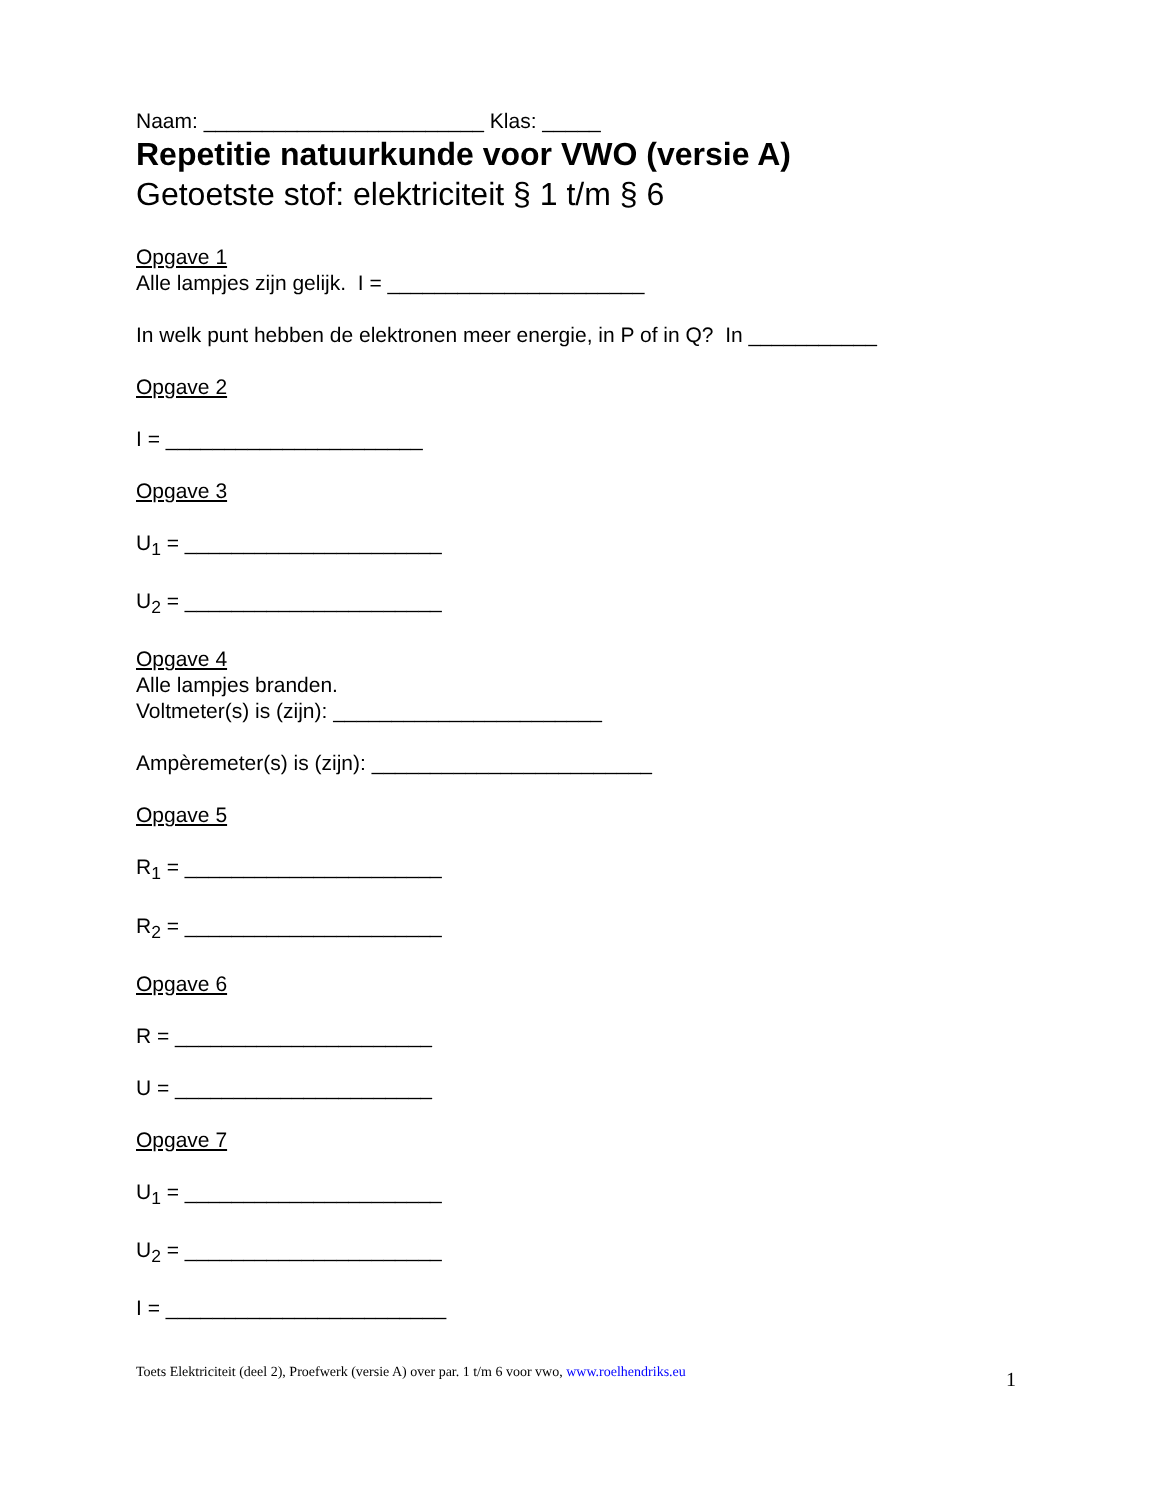Naam: ________________________ Klas: _____
Repetitie natuurkunde voor VWO (versie A)
Getoetste stof: elektriciteit § 1 t/m § 6
Opgave 1
Alle lampjes zijn gelijk. I = ______________________
In welk punt hebben de elektronen meer energie, in P of in Q? In ___________
Opgave 2
I = ______________________
Opgave 3
U<sub>1</sub> = ______________________
U<sub>2</sub> = ______________________
Opgave 4
Alle lampjes branden.
Voltmeter(s) is (zijn): _______________________
Ampèremeter(s) is (zijn): ________________________
Opgave 5
R<sub>1</sub> = ______________________
R<sub>2</sub> = ______________________
Opgave 6
R = ______________________
U = ______________________
Opgave 7
U<sub>1</sub> = ______________________
U<sub>2</sub> = ______________________
I = ________________________
Toets Elektriciteit (deel 2), Proefwerk (versie A) over par. 1 t/m 6 voor vwo, www.roelhendriks.eu 1